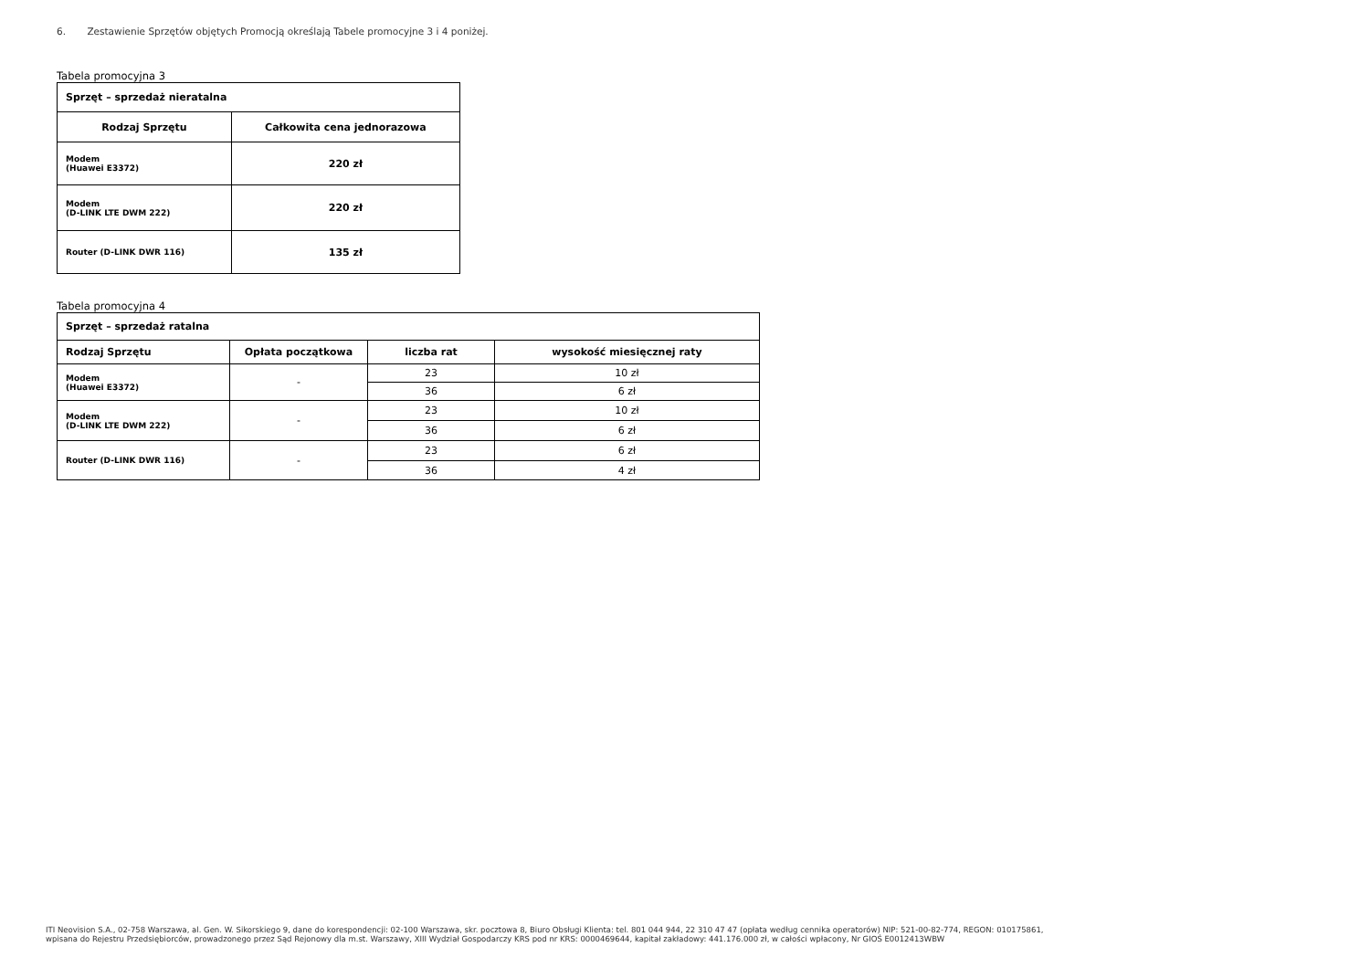6. Zestawienie Sprzętów objętych Promocją określają Tabele promocyjne 3 i 4 poniżej.
Tabela promocyjna 3
| Sprzęt – sprzedaż nieratalna | |
| --- | --- |
| Rodzaj Sprzętu | Całkowita cena jednorazowa |
| Modem (Huawei E3372) | 220 zł |
| Modem (D-LINK LTE DWM 222) | 220 zł |
| Router (D-LINK DWR 116) | 135 zł |
Tabela promocyjna 4
| Sprzęt – sprzedaż ratalna | | | |
| --- | --- | --- | --- |
| Rodzaj Sprzętu | Opłata początkowa | liczba rat | wysokość miesięcznej raty |
| Modem (Huawei E3372) | - | 23 | 10 zł |
| | | 36 | 6 zł |
| Modem (D-LINK LTE DWM 222) | - | 23 | 10 zł |
| | | 36 | 6 zł |
| Router (D-LINK DWR 116) | - | 23 | 6 zł |
| | | 36 | 4 zł |
ITI Neovision S.A., 02-758 Warszawa, al. Gen. W. Sikorskiego 9, dane do korespondencji: 02-100 Warszawa, skr. pocztowa 8, Biuro Obsługi Klienta: tel. 801 044 944, 22 310 47 47 (opłata według cennika operatorów) NIP: 521-00-82-774, REGON: 010175861,
wpisana do Rejestru Przedsiębiorców, prowadzonego przez Sąd Rejonowy dla m.st. Warszawy, XIII Wydział Gospodarczy KRS pod nr KRS: 0000469644, kapitał zakładowy: 441.176.000 zł, w całości wpłacony, Nr GIOŚ E0012413WBW